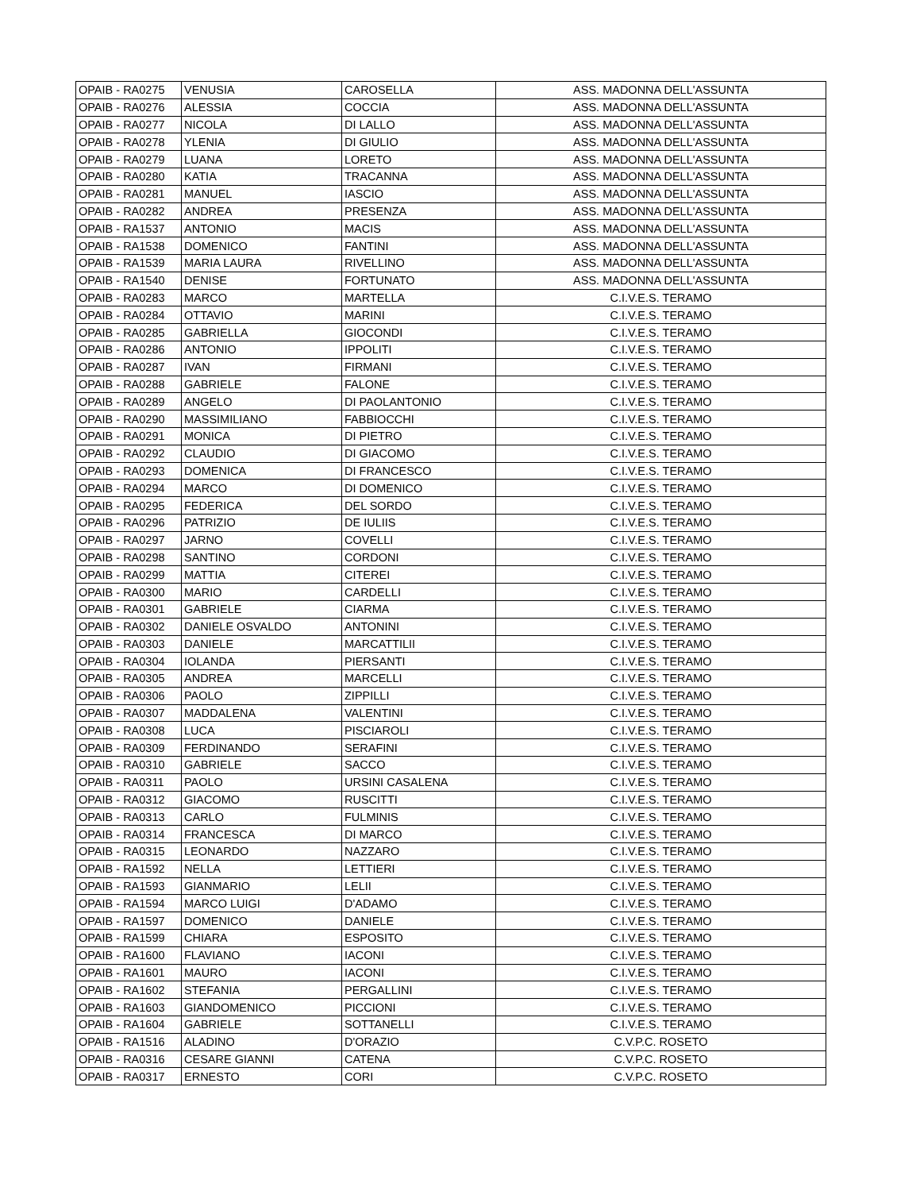| OPAIB - RA0275 | VENUSIA | CAROSELLA | ASS. MADONNA DELL'ASSUNTA |
| OPAIB - RA0276 | ALESSIA | COCCIA | ASS. MADONNA DELL'ASSUNTA |
| OPAIB - RA0277 | NICOLA | DI LALLO | ASS. MADONNA DELL'ASSUNTA |
| OPAIB - RA0278 | YLENIA | DI GIULIO | ASS. MADONNA DELL'ASSUNTA |
| OPAIB - RA0279 | LUANA | LORETO | ASS. MADONNA DELL'ASSUNTA |
| OPAIB - RA0280 | KATIA | TRACANNA | ASS. MADONNA DELL'ASSUNTA |
| OPAIB - RA0281 | MANUEL | IASCIO | ASS. MADONNA DELL'ASSUNTA |
| OPAIB - RA0282 | ANDREA | PRESENZA | ASS. MADONNA DELL'ASSUNTA |
| OPAIB - RA1537 | ANTONIO | MACIS | ASS. MADONNA DELL'ASSUNTA |
| OPAIB - RA1538 | DOMENICO | FANTINI | ASS. MADONNA DELL'ASSUNTA |
| OPAIB - RA1539 | MARIA LAURA | RIVELLINO | ASS. MADONNA DELL'ASSUNTA |
| OPAIB - RA1540 | DENISE | FORTUNATO | ASS. MADONNA DELL'ASSUNTA |
| OPAIB - RA0283 | MARCO | MARTELLA | C.I.V.E.S. TERAMO |
| OPAIB - RA0284 | OTTAVIO | MARINI | C.I.V.E.S. TERAMO |
| OPAIB - RA0285 | GABRIELLA | GIOCONDI | C.I.V.E.S. TERAMO |
| OPAIB - RA0286 | ANTONIO | IPPOLITI | C.I.V.E.S. TERAMO |
| OPAIB - RA0287 | IVAN | FIRMANI | C.I.V.E.S. TERAMO |
| OPAIB - RA0288 | GABRIELE | FALONE | C.I.V.E.S. TERAMO |
| OPAIB - RA0289 | ANGELO | DI PAOLANTONIO | C.I.V.E.S. TERAMO |
| OPAIB - RA0290 | MASSIMILIANO | FABBIOCCHI | C.I.V.E.S. TERAMO |
| OPAIB - RA0291 | MONICA | DI PIETRO | C.I.V.E.S. TERAMO |
| OPAIB - RA0292 | CLAUDIO | DI GIACOMO | C.I.V.E.S. TERAMO |
| OPAIB - RA0293 | DOMENICA | DI FRANCESCO | C.I.V.E.S. TERAMO |
| OPAIB - RA0294 | MARCO | DI DOMENICO | C.I.V.E.S. TERAMO |
| OPAIB - RA0295 | FEDERICA | DEL SORDO | C.I.V.E.S. TERAMO |
| OPAIB - RA0296 | PATRIZIO | DE IULIIS | C.I.V.E.S. TERAMO |
| OPAIB - RA0297 | JARNO | COVELLI | C.I.V.E.S. TERAMO |
| OPAIB - RA0298 | SANTINO | CORDONI | C.I.V.E.S. TERAMO |
| OPAIB - RA0299 | MATTIA | CITEREI | C.I.V.E.S. TERAMO |
| OPAIB - RA0300 | MARIO | CARDELLI | C.I.V.E.S. TERAMO |
| OPAIB - RA0301 | GABRIELE | CIARMA | C.I.V.E.S. TERAMO |
| OPAIB - RA0302 | DANIELE OSVALDO | ANTONINI | C.I.V.E.S. TERAMO |
| OPAIB - RA0303 | DANIELE | MARCATTILII | C.I.V.E.S. TERAMO |
| OPAIB - RA0304 | IOLANDA | PIERSANTI | C.I.V.E.S. TERAMO |
| OPAIB - RA0305 | ANDREA | MARCELLI | C.I.V.E.S. TERAMO |
| OPAIB - RA0306 | PAOLO | ZIPPILLI | C.I.V.E.S. TERAMO |
| OPAIB - RA0307 | MADDALENA | VALENTINI | C.I.V.E.S. TERAMO |
| OPAIB - RA0308 | LUCA | PISCIAROLI | C.I.V.E.S. TERAMO |
| OPAIB - RA0309 | FERDINANDO | SERAFINI | C.I.V.E.S. TERAMO |
| OPAIB - RA0310 | GABRIELE | SACCO | C.I.V.E.S. TERAMO |
| OPAIB - RA0311 | PAOLO | URSINI CASALENA | C.I.V.E.S. TERAMO |
| OPAIB - RA0312 | GIACOMO | RUSCITTI | C.I.V.E.S. TERAMO |
| OPAIB - RA0313 | CARLO | FULMINIS | C.I.V.E.S. TERAMO |
| OPAIB - RA0314 | FRANCESCA | DI MARCO | C.I.V.E.S. TERAMO |
| OPAIB - RA0315 | LEONARDO | NAZZARO | C.I.V.E.S. TERAMO |
| OPAIB - RA1592 | NELLA | LETTIERI | C.I.V.E.S. TERAMO |
| OPAIB - RA1593 | GIANMARIO | LELII | C.I.V.E.S. TERAMO |
| OPAIB - RA1594 | MARCO LUIGI | D'ADAMO | C.I.V.E.S. TERAMO |
| OPAIB - RA1597 | DOMENICO | DANIELE | C.I.V.E.S. TERAMO |
| OPAIB - RA1599 | CHIARA | ESPOSITO | C.I.V.E.S. TERAMO |
| OPAIB - RA1600 | FLAVIANO | IACONI | C.I.V.E.S. TERAMO |
| OPAIB - RA1601 | MAURO | IACONI | C.I.V.E.S. TERAMO |
| OPAIB - RA1602 | STEFANIA | PERGALLINI | C.I.V.E.S. TERAMO |
| OPAIB - RA1603 | GIANDOMENICO | PICCIONI | C.I.V.E.S. TERAMO |
| OPAIB - RA1604 | GABRIELE | SOTTANELLI | C.I.V.E.S. TERAMO |
| OPAIB - RA1516 | ALADINO | D'ORAZIO | C.V.P.C. ROSETO |
| OPAIB - RA0316 | CESARE GIANNI | CATENA | C.V.P.C. ROSETO |
| OPAIB - RA0317 | ERNESTO | CORI | C.V.P.C. ROSETO |